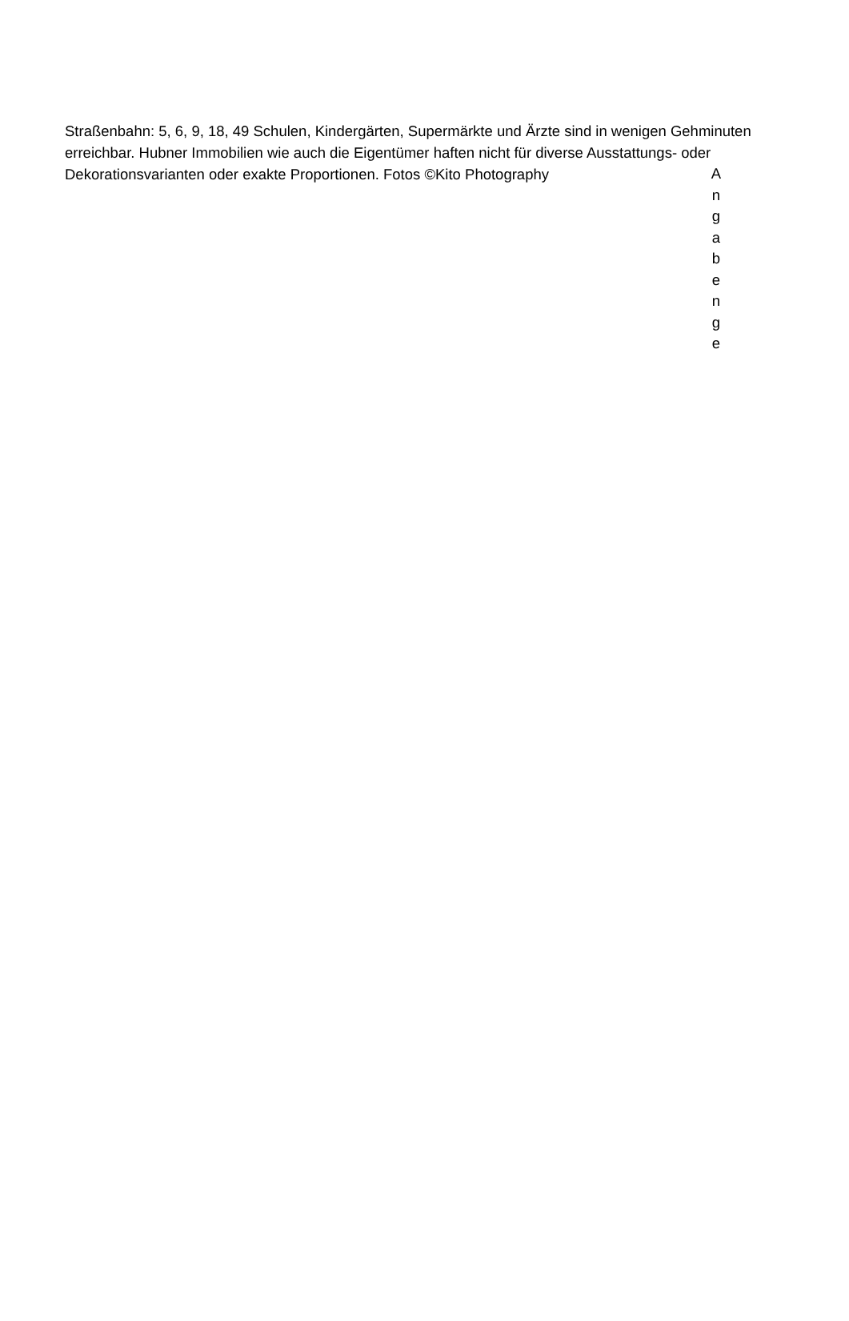Straßenbahn: 5, 6, 9, 18, 49 Schulen, Kindergärten, Supermärkte und Ärzte sind in wenigen Gehminuten erreichbar. Hubner Immobilien wie auch die Eigentümer haften nicht für diverse Ausstattungs- oder Dekorationsvarianten oder exakte Proportionen. Fotos ©Kito Photography
A
n
g
a
b
e
n
g
e